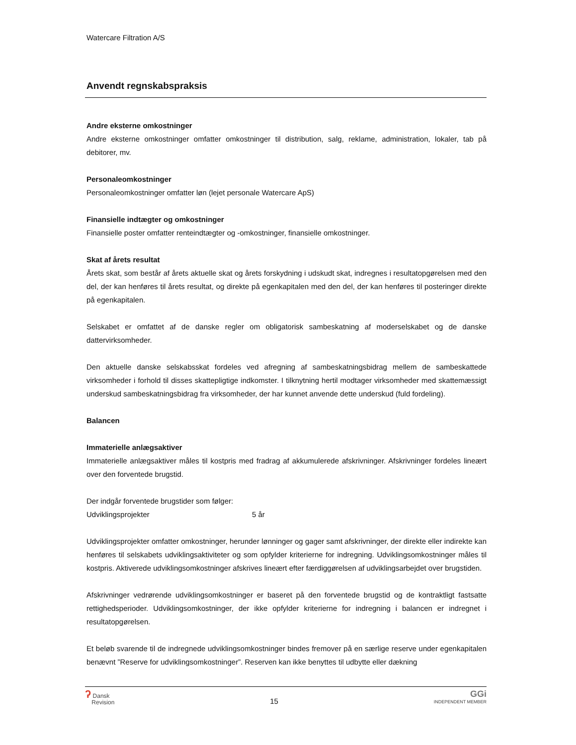Watercare Filtration A/S
Anvendt regnskabspraksis
Andre eksterne omkostninger
Andre eksterne omkostninger omfatter omkostninger til distribution, salg, reklame, administration, lokaler, tab på debitorer, mv.
Personaleomkostninger
Personaleomkostninger omfatter løn (lejet personale Watercare ApS)
Finansielle indtægter og omkostninger
Finansielle poster omfatter renteindtægter og -omkostninger, finansielle omkostninger.
Skat af årets resultat
Årets skat, som består af årets aktuelle skat og årets forskydning i udskudt skat, indregnes i resultatopgørelsen med den del, der kan henføres til årets resultat, og direkte på egenkapitalen med den del, der kan henføres til posteringer direkte på egenkapitalen.
Selskabet er omfattet af de danske regler om obligatorisk sambeskatning af moderselskabet og de danske dattervirksomheder.
Den aktuelle danske selskabsskat fordeles ved afregning af sambeskatningsbidrag mellem de sambeskattede virksomheder i forhold til disses skattepligtige indkomster. I tilknytning hertil modtager virksomheder med skattemæssigt underskud sambeskatningsbidrag fra virksomheder, der har kunnet anvende dette underskud (fuld fordeling).
Balancen
Immaterielle anlægsaktiver
Immaterielle anlægsaktiver måles til kostpris med fradrag af akkumulerede afskrivninger. Afskrivninger fordeles lineært over den forventede brugstid.
Der indgår forventede brugstider som følger:
Udviklingsprojekter 5 år
Udviklingsprojekter omfatter omkostninger, herunder lønninger og gager samt afskrivninger, der direkte eller indirekte kan henføres til selskabets udviklingsaktiviteter og som opfylder kriterierne for indregning. Udviklingsomkostninger måles til kostpris. Aktiverede udviklingsomkostninger afskrives lineært efter færdiggørelsen af udviklingsarbejdet over brugstiden.
Afskrivninger vedrørende udviklingsomkostninger er baseret på den forventede brugstid og de kontraktligt fastsatte rettighedsperioder. Udviklingsomkostninger, der ikke opfylder kriterierne for indregning i balancen er indregnet i resultatopgørelsen.
Et beløb svarende til de indregnede udviklingsomkostninger bindes fremover på en særlige reserve under egenkapitalen benævnt ”Reserve for udviklingsomkostninger”. Reserven kan ikke benyttes til udbytte eller dækning
ʔ Dansk
Revision
15
GGi
INDEPENDENT MEMBER